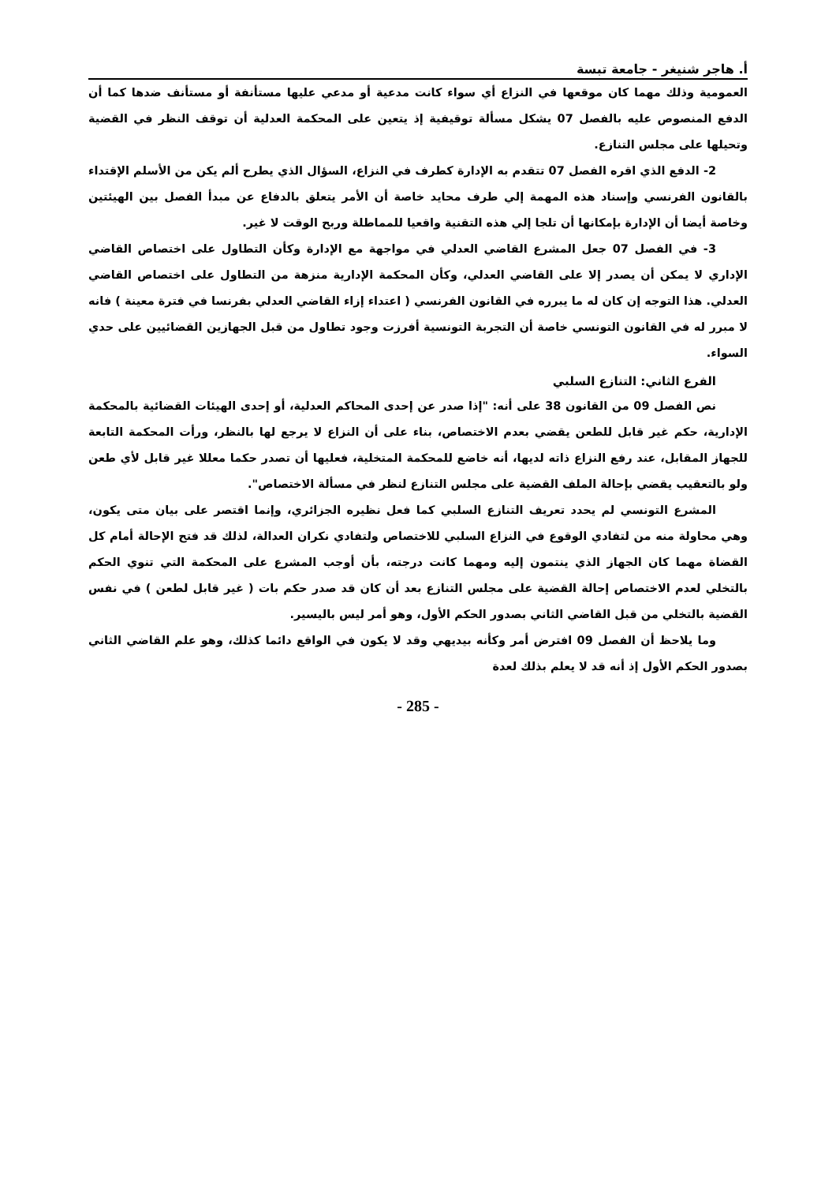أ. هاجر شنيغر - جامعة تبسة
العمومية وذلك مهما كان موقعها في النزاع أي سواء كانت مدعية أو مدعي عليها مستأنفة أو مستأنف ضدها كما أن الدفع المنصوص عليه بالفصل 07 يشكل مسألة توقيفية إذ يتعين على المحكمة العدلية أن توقف النظر في القضية وتحيلها على مجلس التنازع.
2- الدفع الذي اقره الفصل 07 تتقدم به الإدارة كطرف في النزاع، السؤال الذي يطرح ألم يكن من الأسلم الإقتداء بالقانون الفرنسي وإسناد هذه المهمة إلي طرف محايد خاصة أن الأمر يتعلق بالدفاع عن مبدأ الفصل بين الهيئتين وخاصة أيضا أن الإدارة بإمكانها أن تلجا إلي هذه التقنية واقعيا للمماطلة وربح الوقت لا غير.
3- في الفصل 07 جعل المشرع القاضي العدلي في مواجهة مع الإدارة وكأن التطاول على اختصاص القاضي الإداري لا يمكن أن يصدر إلا على القاضي العدلي، وكأن المحكمة الإدارية منزهة من التطاول على اختصاص القاضي العدلي. هذا التوجه إن كان له ما يبرره في القانون الفرنسي ( اعتداء إزاء القاضي العدلي بفرنسا في فترة معينة ) فانه لا مبرر له في القانون التونسي خاصة أن التجربة التونسية أفرزت وجود تطاول من قبل الجهازين القضائيين على حدي السواء.
الفرع الثاني: التنازع السلبي
نص الفصل 09 من القانون 38 على أنه: "إذا صدر عن إحدى المحاكم العدلية، أو إحدى الهيئات القضائية بالمحكمة الإدارية، حكم غير قابل للطعن يقضي بعدم الاختصاص، بناء على أن النزاع لا يرجع لها بالنظر، ورأت المحكمة التابعة للجهاز المقابل، عند رفع النزاع ذاته لديها، أنه خاضع للمحكمة المتخلية، فعليها أن تصدر حكما معللا غير قابل لأي طعن ولو بالتعقيب يقضي بإحالة الملف القضية على مجلس التنازع لنظر في مسألة الاختصاص".
المشرع التونسي لم يحدد تعريف التنازع السلبي كما فعل نظيره الجزائري، وإنما اقتصر على بيان متى يكون، وهي محاولة منه من لتفادي الوقوع في النزاع السلبي للاختصاص ولتفادي نكران العدالة، لذلك قد فتح الإحالة أمام كل القضاة مهما كان الجهاز الذي ينتمون إليه ومهما كانت درجته، بأن أوجب المشرع على المحكمة التي تنوي الحكم بالتخلي لعدم الاختصاص إحالة القضية على مجلس التنازع بعد أن كان قد صدر حكم بات ( غير قابل لطعن ) في نفس القضية بالتخلي من قبل القاضي الثاني بصدور الحكم الأول، وهو أمر ليس باليسير.
وما يلاحظ أن الفصل 09 افترض أمر وكأنه بيديهي وقد لا يكون في الواقع دائما كذلك، وهو علم القاضي الثاني بصدور الحكم الأول إذ أنه قد لا يعلم بذلك لعدة
- 285 -